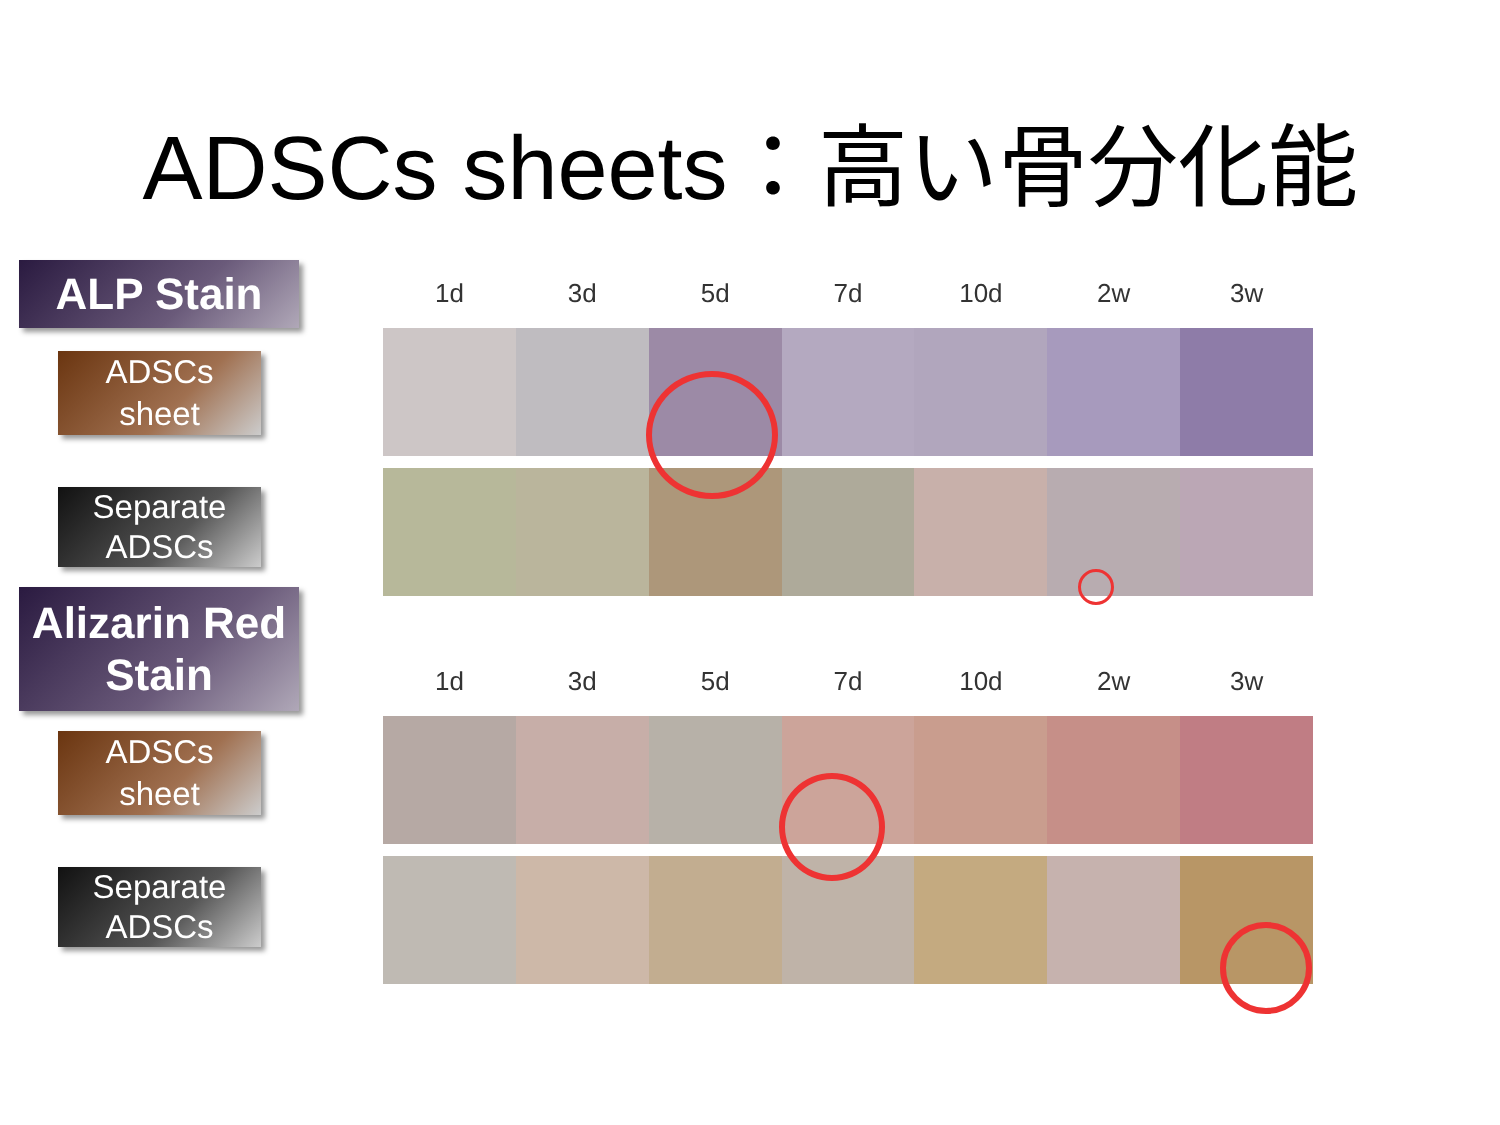ADSCs sheets：高い骨分化能
ALP Stain
ADSCs
sheet
Separate
ADSCs
Alizarin Red
Stain
ADSCs
sheet
Separate
ADSCs
1d 3d 5d 7d 10d 2w 3w
1d 3d 5d 7d 10d 2w 3w